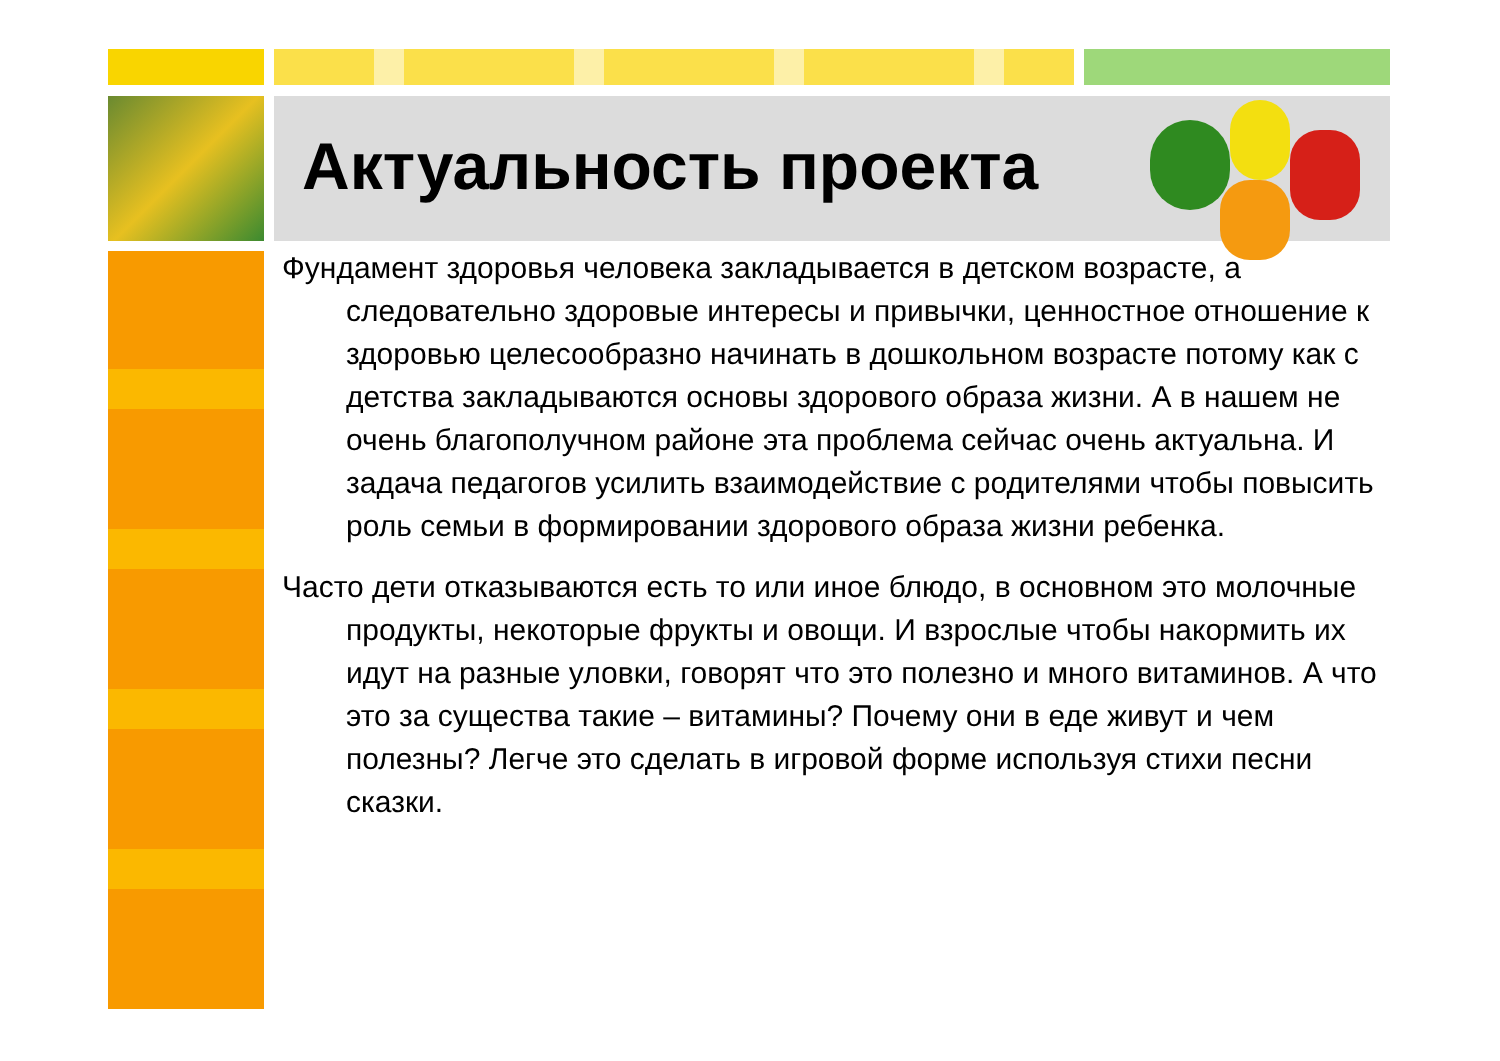Актуальность проекта
Фундамент здоровья человека закладывается в детском возрасте, а следовательно здоровые интересы и привычки, ценностное отношение к здоровью целесообразно начинать в дошкольном возрасте потому как с детства закладываются основы здорового образа жизни. А в нашем не очень благополучном районе эта проблема сейчас очень актуальна. И задача педагогов усилить взаимодействие с родителями чтобы повысить роль семьи в формировании здорового образа жизни ребенка.
Часто дети отказываются есть то или иное блюдо, в основном это молочные продукты, некоторые фрукты и овощи. И взрослые чтобы накормить их идут на разные уловки, говорят что это полезно и много витаминов. А что это за существа такие – витамины? Почему они в еде живут и чем полезны? Легче это сделать в игровой форме используя стихи песни сказки.